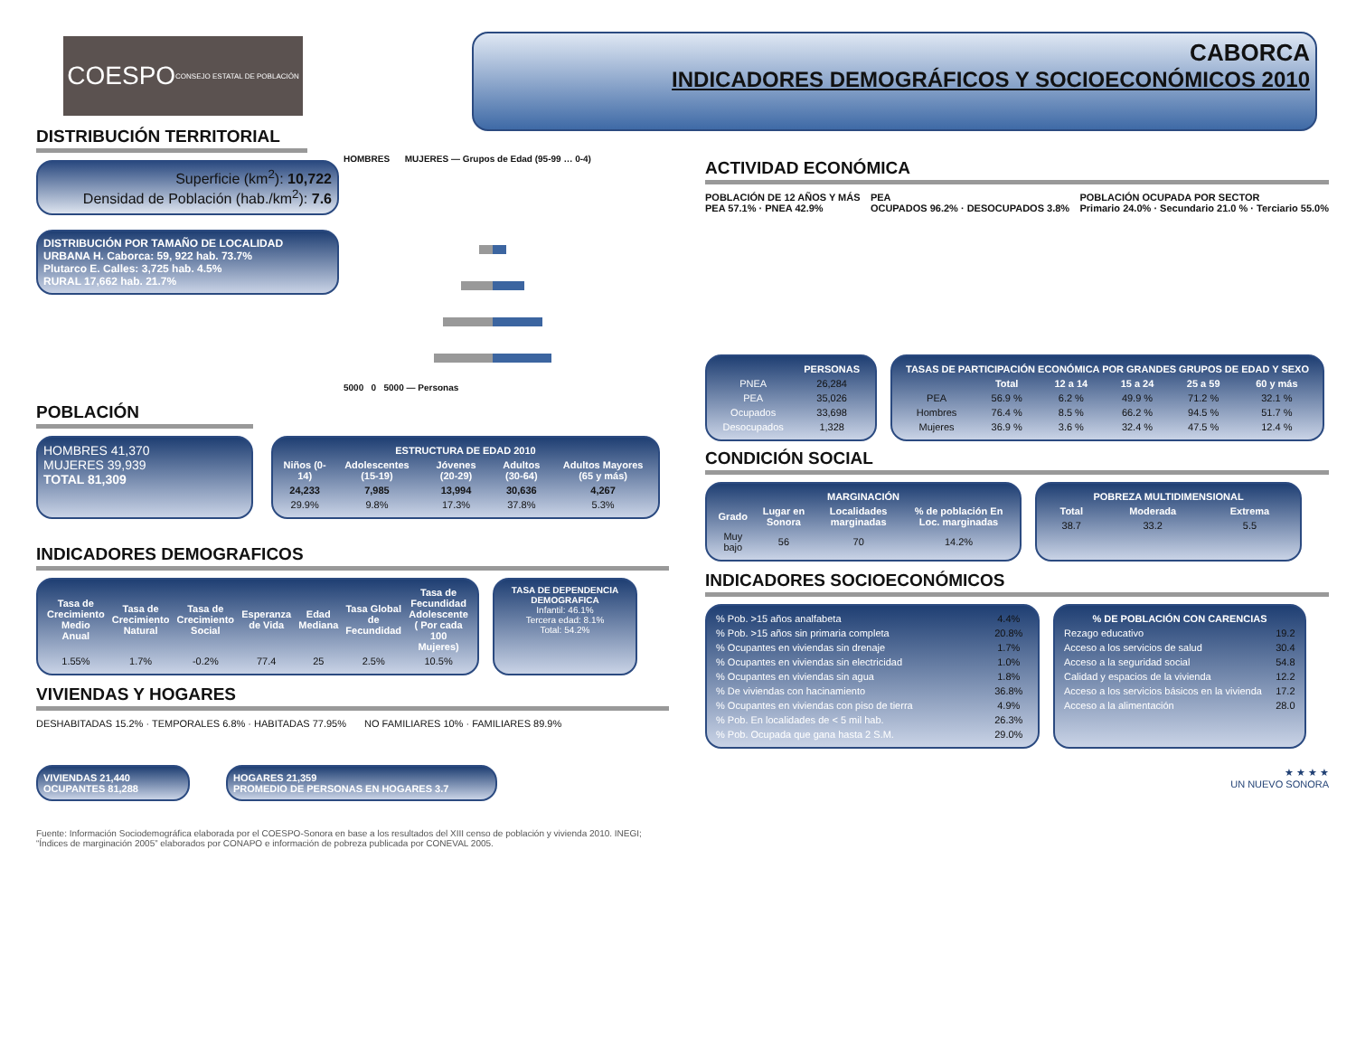COESPO
CONSEJO ESTATAL DE POBLACIÓN
CABORCA
INDICADORES DEMOGRÁFICOS Y SOCIOECONÓMICOS 2010
DISTRIBUCIÓN TERRITORIAL
Superficie (km<sup>2</sup>): 10,722
Densidad de Población (hab./km<sup>2</sup>): 7.6
DISTRIBUCIÓN POR TAMAÑO DE LOCALIDAD
URBANA H. Caborca: 59, 922 hab. 73.7%
Plutarco E. Calles: 3,725 hab. 4.5%
RURAL 17,662 hab. 21.7%
HOMBRES MUJERES — Grupos de Edad (95-99 … 0-4)
5000 0 5000 — Personas
POBLACIÓN
HOMBRES 41,370
MUJERES 39,939
TOTAL 81,309
| ESTRUCTURA DE EDAD 2010 | | | | |
| --- | --- | --- | --- | --- |
| Niños (0-14) | Adolescentes (15-19) | Jóvenes (20-29) | Adultos (30-64) | Adultos Mayores (65 y más) |
| 24,233 | 7,985 | 13,994 | 30,636 | 4,267 |
| 29.9% | 9.8% | 17.3% | 37.8% | 5.3% |
INDICADORES DEMOGRAFICOS
| Tasa de Crecimiento Medio Anual | Tasa de Crecimiento Natural | Tasa de Crecimiento Social | Esperanza de Vida | Edad Mediana | Tasa Global de Fecundidad | Tasa de Fecundidad Adolescente ( Por cada 100 Mujeres) |
| --- | --- | --- | --- | --- | --- | --- |
| 1.55% | 1.7% | -0.2% | 77.4 | 25 | 2.5% | 10.5% |
TASA DE DEPENDENCIA DEMOGRAFICA
Infantil: 46.1%
Tercera edad: 8.1%
Total: 54.2%
VIVIENDAS Y HOGARES
DESHABITADAS 15.2% · TEMPORALES 6.8% · HABITADAS 77.95%
NO FAMILIARES 10% · FAMILIARES 89.9%
VIVIENDAS 21,440
OCUPANTES 81,288
HOGARES 21,359
PROMEDIO DE PERSONAS EN HOGARES 3.7
Fuente: Información Sociodemográfica elaborada por el COESPO-Sonora en base a los resultados del XIII censo de población y vivienda 2010. INEGI; “Índices de marginación 2005” elaborados por CONAPO e información de pobreza publicada por CONEVAL 2005.
ACTIVIDAD ECONÓMICA
POBLACIÓN DE 12 AÑOS Y MÁS
PEA 57.1% · PNEA 42.9%
PEA
OCUPADOS 96.2% · DESOCUPADOS 3.8%
POBLACIÓN OCUPADA POR SECTOR
Primario 24.0% · Secundario 21.0 % · Terciario 55.0%
| | PERSONAS |
| --- | --- |
| PNEA | 26,284 |
| PEA | 35,026 |
| Ocupados | 33,698 |
| Desocupados | 1,328 |
| TASAS DE PARTICIPACIÓN ECONÓMICA POR GRANDES GRUPOS DE EDAD Y SEXO | | | | | |
| --- | --- | --- | --- | --- | --- |
| | Total | 12 a 14 | 15 a 24 | 25 a 59 | 60 y más |
| PEA | 56.9 % | 6.2 % | 49.9 % | 71.2 % | 32.1 % |
| Hombres | 76.4 % | 8.5 % | 66.2 % | 94.5 % | 51.7 % |
| Mujeres | 36.9 % | 3.6 % | 32.4 % | 47.5 % | 12.4 % |
CONDICIÓN SOCIAL
| MARGINACIÓN | | | |
| --- | --- | --- | --- |
| Grado | Lugar en Sonora | Localidades marginadas | % de población En Loc. marginadas |
| Muy bajo | 56 | 70 | 14.2% |
| POBREZA MULTIDIMENSIONAL | | |
| --- | --- | --- |
| Total | Moderada | Extrema |
| 38.7 | 33.2 | 5.5 |
INDICADORES SOCIOECONÓMICOS
| % Pob. >15 años analfabeta | 4.4% |
| % Pob. >15 años sin primaria completa | 20.8% |
| % Ocupantes en viviendas sin drenaje | 1.7% |
| % Ocupantes en viviendas sin electricidad | 1.0% |
| % Ocupantes en viviendas sin agua | 1.8% |
| % De viviendas con hacinamiento | 36.8% |
| % Ocupantes en viviendas con piso de tierra | 4.9% |
| % Pob. En localidades de < 5 mil hab. | 26.3% |
| % Pob. Ocupada que gana hasta 2 S.M. | 29.0% |
| % DE POBLACIÓN CON CARENCIAS | |
| --- | --- |
| Rezago educativo | 19.2 |
| Acceso a los servicios de salud | 30.4 |
| Acceso a la seguridad social | 54.8 |
| Calidad y espacios de la vivienda | 12.2 |
| Acceso a los servicios básicos en la vivienda | 17.2 |
| Acceso a la alimentación | 28.0 |
★ ★ ★ ★
UN NUEVO SONORA